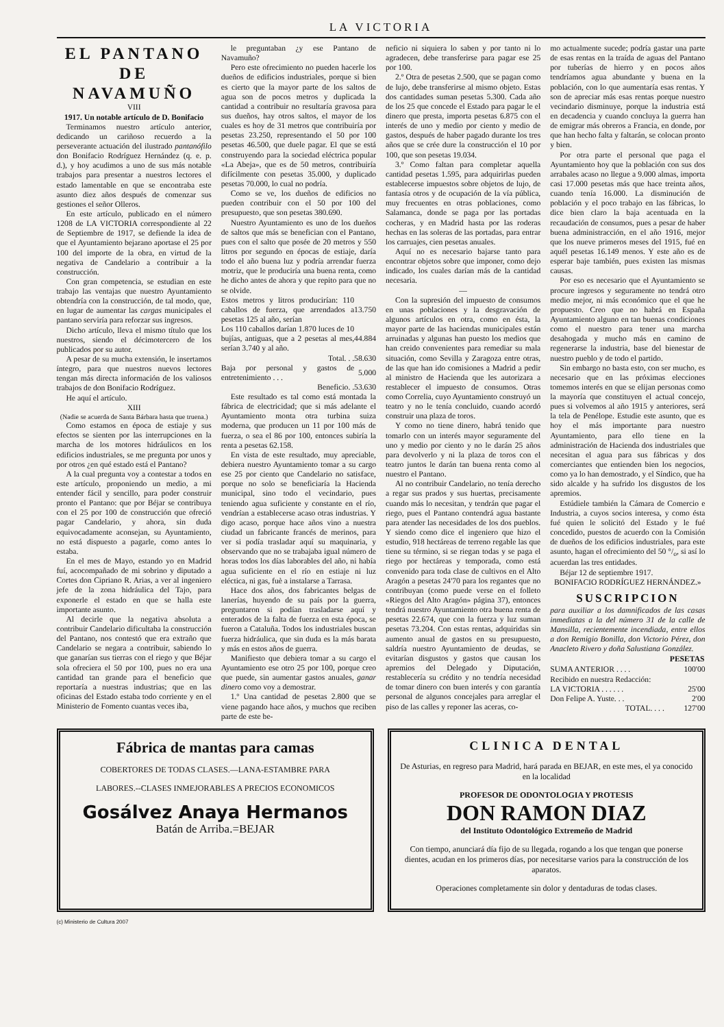LA VICTORIA
EL PANTANO DE NAVAMUÑO
VIII
1917. Un notable artículo de D. Bonifacio
Terminamos nuestro artículo anterior, dedicando un cariñoso recuerdo a la perseverante actuación del ilustrado pantanófilo don Bonifacio Rodríguez Hernández (q. e. p. d.), y hoy acudimos a uno de sus más notable trabajos para presentar a nuestros lectores el estado lamentable en que se encontraba este asunto diez años después de comenzar sus gestiones el señor Olleros.
En este artículo, publicado en el número 1208 de LA VICTORIA correspondiente al 22 de Septiembre de 1917, se defiende la idea de que el Ayuntamiento bejarano aportase el 25 por 100 del importe de la obra, en virtud de la negativa de Candelario a contribuir a la construcción.
Con gran competencia, se estudian en este trabajo las ventajas que nuestro Ayuntamiento obtendría con la construcción, de tal modo, que, en lugar de aumentar las cargas municipales el pantano serviría para reforzar sus ingresos.
Dicho artículo, lleva el mismo título que los nuestros, siendo el décimotercero de los publicados por su autor.
A pesar de su mucha extensión, le insertamos íntegro, para que nuestros nuevos lectores tengan más directa información de los valiosos trabajos de don Bonifacio Rodríguez.
He aquí el artículo.
XIII
(Nadie se acuerda de Santa Bárbara hasta que truena.)
Como estamos en época de estiaje y sus efectos se sienten por las interrupciones en la marcha de los motores hidráulicos en los edificios industriales, se me pregunta por unos y por otros ¿en qué estado está el Pantano?
A la cual pregunta voy a contestar a todos en este artículo, proponiendo un medio, a mi entender fácil y sencillo, para poder construir pronto el Pantano: que por Béjar se contribuya con el 25 por 100 de construcción que ofreció pagar Candelario, y ahora, sin duda equivocadamente aconsejan, su Ayuntamiento, no está dispuesto a pagarle, como antes lo estaba.
En el mes de Mayo, estando yo en Madrid fuí, acocompañado de mi sobrino y diputado a Cortes don Cipriano R. Arias, a ver al ingeniero jefe de la zona hidráulica del Tajo, para exponerle el estado en que se halla este importante asunto.
Al decirle que la negativa absoluta a contribuir Candelario dificultaba la construcción del Pantano, nos contestó que era extraño que Candelario se negara a contribuir, sabiendo lo que ganarían sus tierras con el riego y que Béjar sola ofreciera el 50 por 100, pues no era una cantidad tan grande para el beneficio que reportaría a nuestras industrias; que en las oficinas del Estado estaba todo corriente y en el Ministerio de Fomento cuantas veces iba,
le preguntaban ¿y ese Pantano de Navamuño?
Pero este ofrecimiento no pueden hacerle los dueños de edificios industriales, porque si bien es cierto que la mayor parte de los saltos de agua son de pocos metros y duplicada la cantidad a contribuir no resultaría gravosa para sus dueños, hay otros saltos, el mayor de los cuales es hoy de 31 metros que contribuiría por pesetas 23.250, representando el 50 por 100 pesetas 46.500, que duele pagar. El que se está construyendo para la sociedad eléctrica popular «La Abeja», que es de 50 metros, contribuiría difícilmente con pesetas 35.000, y duplicado pesetas 70.000, lo cual no podría.
Como se ve, los dueños de edificios no pueden contribuir con el 50 por 100 del presupuesto, que son pesetas 380.690.
Nuestro Ayuntamiento es uno de los dueños de saltos que más se benefician con el Pantano, pues con el salto que posée de 20 metros y 550 litros por segundo en épocas de estiaje, daría todo el año buena luz y podría arrendar fuerza motriz, que le produciría una buena renta, como he dicho antes de ahora y que repito para que no se olvide.
| Estos metros y litros producirían: 110 caballos de fuerza, que arrendados a pesetas 125 al año, serían | 13.750 |
| Los 110 caballos darían 1.870 luces de 10 bujías, antiguas, que a 2 pesetas al mes, serían 3.740 y al año. | 44.884 |
| Total. . . | 58.630 |
| Baja por personal y gastos de entretenimiento . . . | 5.000 |
| Beneficio. . | 53.630 |
Este resultado es tal como está montada la fábrica de electricidad; que si más adelante el Ayuntamiento monta otra turbina suiza moderna, que producen un 11 por 100 más de fuerza, o sea el 86 por 100, entonces subiría la renta a pesetas 62.158.
En vista de este resultado, muy apreciable, debiera nuestro Ayuntamiento tomar a su cargo ese 25 por ciento que Candelario no satisface, porque no solo se beneficiaría la Hacienda municipal, sino todo el vecindario, pues teniendo agua suficiente y constante en el río, vendrían a establecerse acaso otras industrias. Y digo acaso, porque hace años vino a nuestra ciudad un fabricante francés de merinos, para ver si podía trasladar aquí su maquinaria, y observando que no se trabajaba igual número de horas todos los días laborables del año, ni había agua suficiente en el río en estiaje ni luz eléctica, ni gas, fuè a instalarse a Tarrasa.
Hace dos años, dos fabricantes belgas de lanerías, huyendo de su país por la guerra, preguntaron si podían trasladarse aquí y enterados de la falta de fuerza en esta época, se fueron a Cataluña. Todos los industriales buscan fuerza hidráulica, que sin duda es la más barata y más en estos años de guerra.
Manifiesto que debiera tomar a su cargo el Ayuntamiento ese otro 25 por 100, porque creo que puede, sin aumentar gastos anuales, ganar dinero como voy a demostrar.
1.º Una cantidad de pesetas 2.800 que se viene pagando hace años, y muchos que reciben parte de este be-
neficio ni siquiera lo saben y por tanto ni lo agradecen, debe transferirse para pagar ese 25 por 100.
2.º Otra de pesetas 2.500, que se pagan como de lujo, debe transferirse al mismo objeto. Estas dos cantidades suman pesetas 5.300. Cada año de los 25 que concede el Estado para pagar le el dinero que presta, importa pesetas 6.875 con el interés de uno y medio por ciento y medio de gastos, después de haber pagado durante los tres años que se crée dure la construcción el 10 por 100, que son pesetas 19.034.
3.º Como faltan para completar aquella cantidad pesetas 1.595, para adquirirlas pueden establecerse impuestos sobre objetos de lujo, de fantasía otros y de ocupación de la vía pública, muy frecuentes en otras poblaciones, como Salamanca, donde se paga por las portadas cocheras, y en Madrid hasta por las roderas hechas en las soleras de las portadas, para entrar los carruajes, cien pesetas anuales.
Aquí no es necesario bajarse tanto para encontrar objetos sobre que imponer, como dejo indicado, los cuales darían más de la cantidad necesaria.
—
Con la supresión del impuesto de consumos en unas poblaciones y la desgravación de algunos artículos en otra, como en ésta, la mayor parte de las haciendas municipales están arruinadas y algunas han puesto los medios que han creido convenientes para remediar su mala situación, como Sevilla y Zaragoza entre otras, de las que han ido comisiones a Madrid a pedir al ministro de Hacienda que les autorizara a restablecer el impuesto de consumos. Otras como Correlia, cuyo Ayuntamiento construyó un teatro y no le tenía concluido, cuando acordó construir una plaza de toros.
Y como no tiene dinero, habrá tenido que tomarlo con un interés mayor seguramente del uno y medio por ciento y no le darán 25 años para devolverlo y ni la plaza de toros con el teatro juntos le darán tan buena renta como al nuestro el Pantano.
Al no contribuir Candelario, no tenía derecho a regar sus prados y sus huertas, precisamente cuando más lo necesitan, y tendrán que pagar el riego, pues el Pantano contendrá agua bastante para atender las necesidades de los dos pueblos. Y siendo como dice el ingeniero que hizo el estudio, 918 hectáreas de terreno regable las que tiene su término, si se riegan todas y se paga el riego por hectáreas y temporada, como está convenido para toda clase de cultivos en el Alto Aragón a pesetas 24'70 para los regantes que no contribuyan (como puede verse en el folleto «Riegos del Alto Aragón» página 37), entonces tendrá nuestro Ayuntamiento otra buena renta de pesetas 22.674, que con la fuerza y luz suman pesetas 73.204. Con estas rentas, adquiridas sin aumento anual de gastos en su presupuesto, saldría nuestro Ayuntamiento de deudas, se evitarían disgustos y gastos que causan los apremios del Delegado y Diputación, restablecería su crédito y no tendría necesidad de tomar dinero con buen interés y con garantía personal de algunos concejales para arreglar el piso de las calles y reponer las aceras, co-
mo actualmente sucede; podría gastar una parte de esas rentas en la traída de aguas del Pantano por tuberías de hierro y en pocos años tendríamos agua abundante y buena en la población, con lo que aumentaría esas rentas. Y son de apreciar más esas rentas porque nuestro vecindario disminuye, porque la industria está en decadencia y cuando concluya la guerra han de emigrar más obreros a Francia, en donde, por que han hecho falta y faltarán, se colocan pronto y bien.
Por otra parte el personal que paga el Ayuntamiento hoy que la población con sus dos arrabales acaso no llegue a 9.000 almas, importa casi 17.000 pesetas más que hace treinta años, cuando tenía 16.000. La disminución de población y el poco trabajo en las fábricas, lo dice bien claro la baja acentuada en la recaudación de consumos, pues a pesar de haber buena administracción, en el año 1916, mejor que los nueve primeros meses del 1915, fué en aquél pesetas 16.149 menos. Y este año es de esperar baje también, pues existen las mismas causas.
Por eso es necesario que el Ayuntamiento se procure ingresos y seguramente no tendrá otro medio mejor, ni más económico que el que he propuesto. Creo que no habrá en España Ayuntamiento alguno en tan buenas condiciones como el nuestro para tener una marcha desahogada y mucho más en camino de regenerarse la industria, base del bienestar de nuestro pueblo y de todo el partido.
Sin embargo no basta esto, con ser mucho, es necesario que en las próximas elecciones tomemos interés en que se elijan personas como la mayoría que constituyen el actual concejo, pues si volvemos al año 1915 y anteriores, será la tela de Penélope. Estudie este asunto, que es hoy el más importante para nuestro Ayuntamiento, para ello tiene en la administración de Hacienda dos industriales que necesitan el agua para sus fábricas y dos comerciantes que entienden bien los negocios, como ya lo han demostrado, y el Síndico, que ha sido alcalde y ha sufrido los disgustos de los apremios.
Estúdiele también la Cámara de Comercio e Industria, a cuyos socios interesa, y como ésta fué quien le solicitó del Estado y le fué concedido, puestos de acuerdo con la Comisión de dueños de los edificios industriales, para este asunto, hagan el ofrecimiento del 50 °/<sub>o</sub>, si así lo acuerdan las tres entidades.
Béjar 12 de septiembre 1917.
BONIFACIO RODRÍGUEZ HERNÁNDEZ.»
SUSCRIPCION
para auxiliar a los damnificados de las casas inmediatas a la del número 31 de la calle de Mansilla, recientemente incendiada, entre ellos a don Remigio Bonilla, don Victorio Pérez, don Anacleto Rivero y doña Salustiana González.
| | PESETAS |
| --- | --- |
| SUMA ANTERIOR . . . . | 100'00 |
| Recibido en nuestra Redacción: | |
| LA VICTORIA . . . . . . | 25'00 |
| Don Felipe A. Yuste. . . | 2'00 |
| TOTAL. . . . | 127'00 |
Fábrica de mantas para camas
COBERTORES DE TODAS CLASES.—LANA-ESTAMBRE PARA
LABORES.--CLASES INMEJORABLES A PRECIOS ECONOMICOS
Gosálvez Anaya Hermanos
Batán de Arriba.=BEJAR
CLINICA DENTAL
De Asturias, en regreso para Madrid, hará parada en BEJAR, en este mes, el ya conocido en la localidad
PROFESOR DE ODONTOLOGIA Y PROTESIS
DON RAMON DIAZ
del Instituto Odontológico Extremeño de Madrid
Con tiempo, anunciará día fijo de su llegada, rogando a los que tengan que ponerse dientes, acudan en los primeros días, por necesitarse varios para la construcción de los aparatos.
Operaciones completamente sin dolor y dentaduras de todas clases.
(c) Ministerio de Cultura 2007